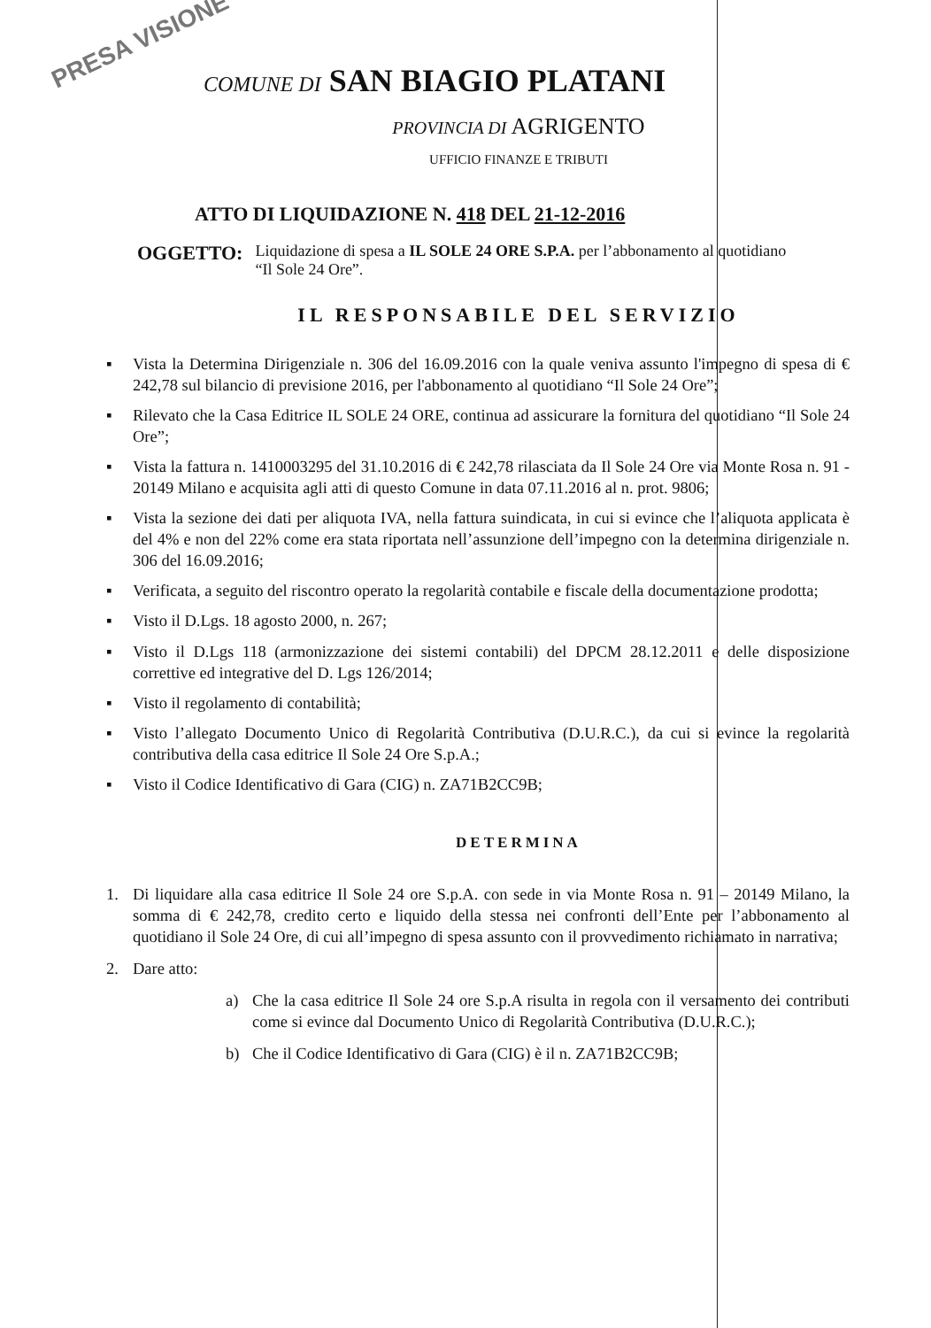PRESA VISIONE
COMUNE DI SAN BIAGIO PLATANI
PROVINCIA DI AGRIGENTO
UFFICIO FINANZE E TRIBUTI
ATTO DI LIQUIDAZIONE N. 418 DEL 21-12-2016
OGGETTO: Liquidazione di spesa a IL SOLE 24 ORE S.P.A. per l’abbonamento al quotidiano “Il Sole 24 Ore”.
IL RESPONSABILE DEL SERVIZIO
▪ Vista la Determina Dirigenziale n. 306 del 16.09.2016 con la quale veniva assunto l'impegno di spesa di € 242,78 sul bilancio di previsione 2016, per l'abbonamento al quotidiano “Il Sole 24 Ore”;
▪ Rilevato che la Casa Editrice IL SOLE 24 ORE, continua ad assicurare la fornitura del quotidiano “Il Sole 24 Ore”;
▪ Vista la fattura n. 1410003295 del 31.10.2016 di € 242,78 rilasciata da Il Sole 24 Ore via Monte Rosa n. 91 - 20149 Milano e acquisita agli atti di questo Comune in data 07.11.2016 al n. prot. 9806;
▪ Vista la sezione dei dati per aliquota IVA, nella fattura suindicata, in cui si evince che l’aliquota applicata è del 4% e non del 22% come era stata riportata nell’assunzione dell’impegno con la determina dirigenziale n. 306 del 16.09.2016;
▪ Verificata, a seguito del riscontro operato la regolarità contabile e fiscale della documentazione prodotta;
▪ Visto il D.Lgs. 18 agosto 2000, n. 267;
▪ Visto il D.Lgs 118 (armonizzazione dei sistemi contabili) del DPCM 28.12.2011 e delle disposizione correttive ed integrative del D. Lgs 126/2014;
▪ Visto il regolamento di contabilità;
▪ Visto l’allegato Documento Unico di Regolarità Contributiva (D.U.R.C.), da cui si evince la regolarità contributiva della casa editrice Il Sole 24 Ore S.p.A.;
▪ Visto il Codice Identificativo di Gara (CIG) n. ZA71B2CC9B;
DETERMINA
1. Di liquidare alla casa editrice Il Sole 24 ore S.p.A. con sede in via Monte Rosa n. 91 – 20149 Milano, la somma di € 242,78, credito certo e liquido della stessa nei confronti dell’Ente per l’abbonamento al quotidiano il Sole 24 Ore, di cui all’impegno di spesa assunto con il provvedimento richiamato in narrativa;
2. Dare atto:
a) Che la casa editrice Il Sole 24 ore S.p.A risulta in regola con il versamento dei contributi come si evince dal Documento Unico di Regolarità Contributiva (D.U.R.C.);
b) Che il Codice Identificativo di Gara (CIG) è il n. ZA71B2CC9B;